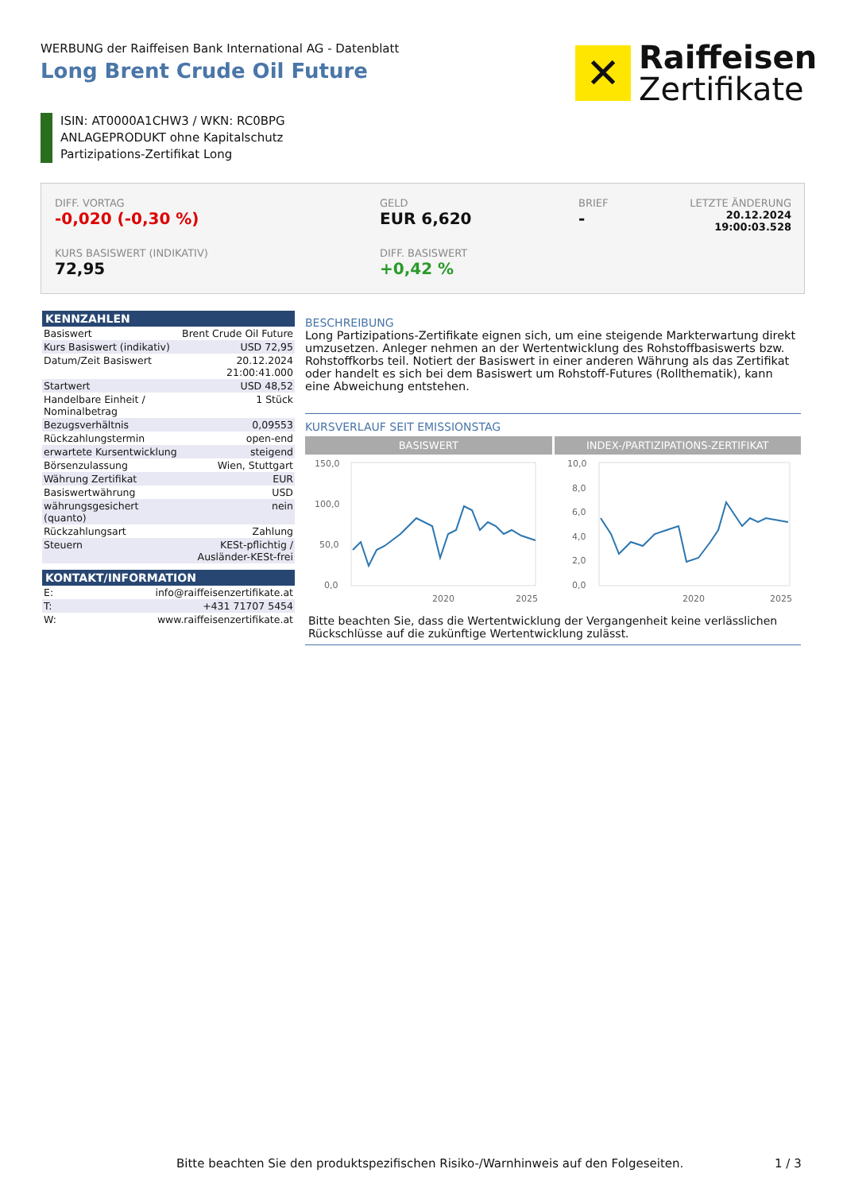WERBUNG der Raiffeisen Bank International AG - Datenblatt
Long Brent Crude Oil Future
✕
Raiffeisen
Zertifikate
ISIN: AT0000A1CHW3 / WKN: RC0BPG
ANLAGEPRODUKT ohne Kapitalschutz
Partizipations-Zertifikat Long
DIFF. VORTAG
-0,020 (-0,30 %)
GELD
EUR 6,620
BRIEF
-
LETZTE ÄNDERUNG
20.12.2024
19:00:03.528
KURS BASISWERT (INDIKATIV)
72,95
DIFF. BASISWERT
+0,42 %
KENNZAHLEN
| Basiswert | Brent Crude Oil Future |
| Kurs Basiswert (indikativ) | USD 72,95 |
| Datum/Zeit Basiswert | 20.12.2024 21:00:41.000 |
| Startwert | USD 48,52 |
| Handelbare Einheit / Nominalbetrag | 1 Stück |
| Bezugsverhältnis | 0,09553 |
| Rückzahlungstermin | open-end |
| erwartete Kursentwicklung | steigend |
| Börsenzulassung | Wien, Stuttgart |
| Währung Zertifikat | EUR |
| Basiswertwährung | USD |
| währungsgesichert (quanto) | nein |
| Rückzahlungsart | Zahlung |
| Steuern | KESt-pflichtig / Ausländer-KESt-frei |
KONTAKT/INFORMATION
| E: | info@raiffeisenzertifikate.at |
| T: | +431 71707 5454 |
| W: | www.raiffeisenzertifikate.at |
BESCHREIBUNG
Long Partizipations-Zertifikate eignen sich, um eine steigende Markterwartung direkt umzusetzen. Anleger nehmen an der Wertentwicklung des Rohstoffbasiswerts bzw. Rohstoffkorbs teil. Notiert der Basiswert in einer anderen Währung als das Zertifikat oder handelt es sich bei dem Basiswert um Rohstoff-Futures (Rollthematik), kann eine Abweichung entstehen.
KURSVERLAUF SEIT EMISSIONSTAG
BASISWERT INDEX-/PARTIZIPATIONS-ZERTIFIKAT
150,0
100,0
50,0
0,0
2020
2025
10,0
8,0
6,0
4,0
2,0
0,0
2020
2025
Bitte beachten Sie, dass die Wertentwicklung der Vergangenheit keine verlässlichen Rückschlüsse auf die zukünftige Wertentwicklung zulässt.
Bitte beachten Sie den produktspezifischen Risiko-/Warnhinweis auf den Folgeseiten.
1 / 3